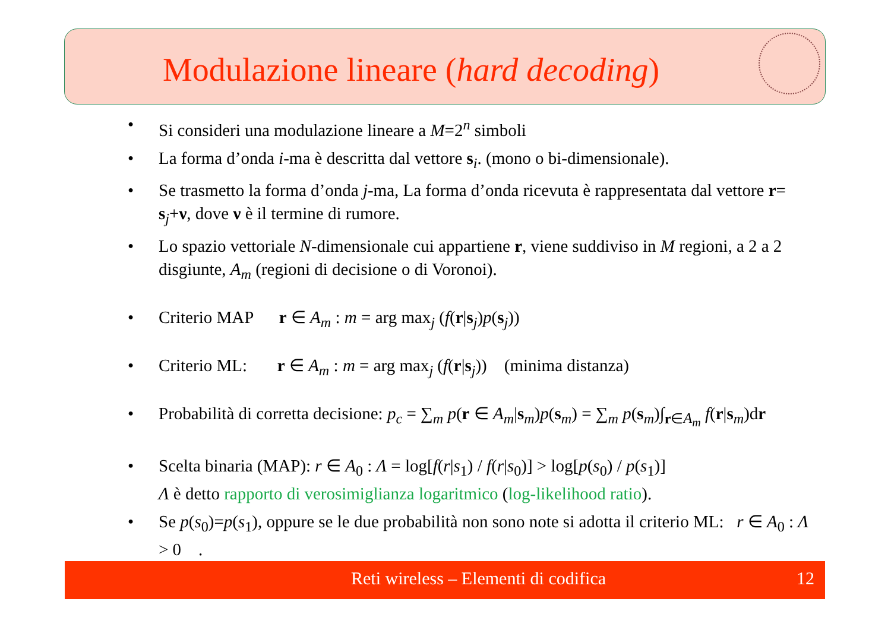Modulazione lineare (hard decoding)
• Si consideri una modulazione lineare a M=2<sup>n</sup> simboli
• La forma d’onda i-ma è descritta dal vettore s<sub>i</sub>. (mono o bi-dimensionale).
• Se trasmetto la forma d’onda j-ma, La forma d’onda ricevuta è rappresentata dal vettore r= s<sub>j</sub>+ν, dove ν è il termine di rumore.
• Lo spazio vettoriale N-dimensionale cui appartiene r, viene suddiviso in M regioni, a 2 a 2 disgiunte, A<sub>m</sub> (regioni di decisione o di Voronoi).
• Criterio MAP r ∈ A<sub>m</sub> : m = arg max<sub>j</sub> (f(r|s<sub>j</sub>)p(s<sub>j</sub>))
• Criterio ML: r ∈ A<sub>m</sub> : m = arg max<sub>j</sub> (f(r|s<sub>j</sub>)) (minima distanza)
• Probabilità di corretta decisione: p<sub>c</sub> = ∑<sub>m</sub> p(r ∈ A<sub>m</sub>|s<sub>m</sub>)p(s<sub>m</sub>) = ∑<sub>m</sub> p(s<sub>m</sub>)∫<sub>r∈A<sub>m</sub></sub> f(r|s<sub>m</sub>)dr
• Scelta binaria (MAP): r ∈ A<sub>0</sub> : Λ = log[f(r|s<sub>1</sub>) / f(r|s<sub>0</sub>)] > log[p(s<sub>0</sub>) / p(s<sub>1</sub>)]
Λ è detto rapporto di verosimiglianza logaritmico (log-likelihood ratio).
• Se p(s<sub>0</sub>)=p(s<sub>1</sub>), oppure se le due probabilità non sono note si adotta il criterio ML: r ∈ A<sub>0</sub> : Λ > 0 .
Reti wireless – Elementi di codifica 12